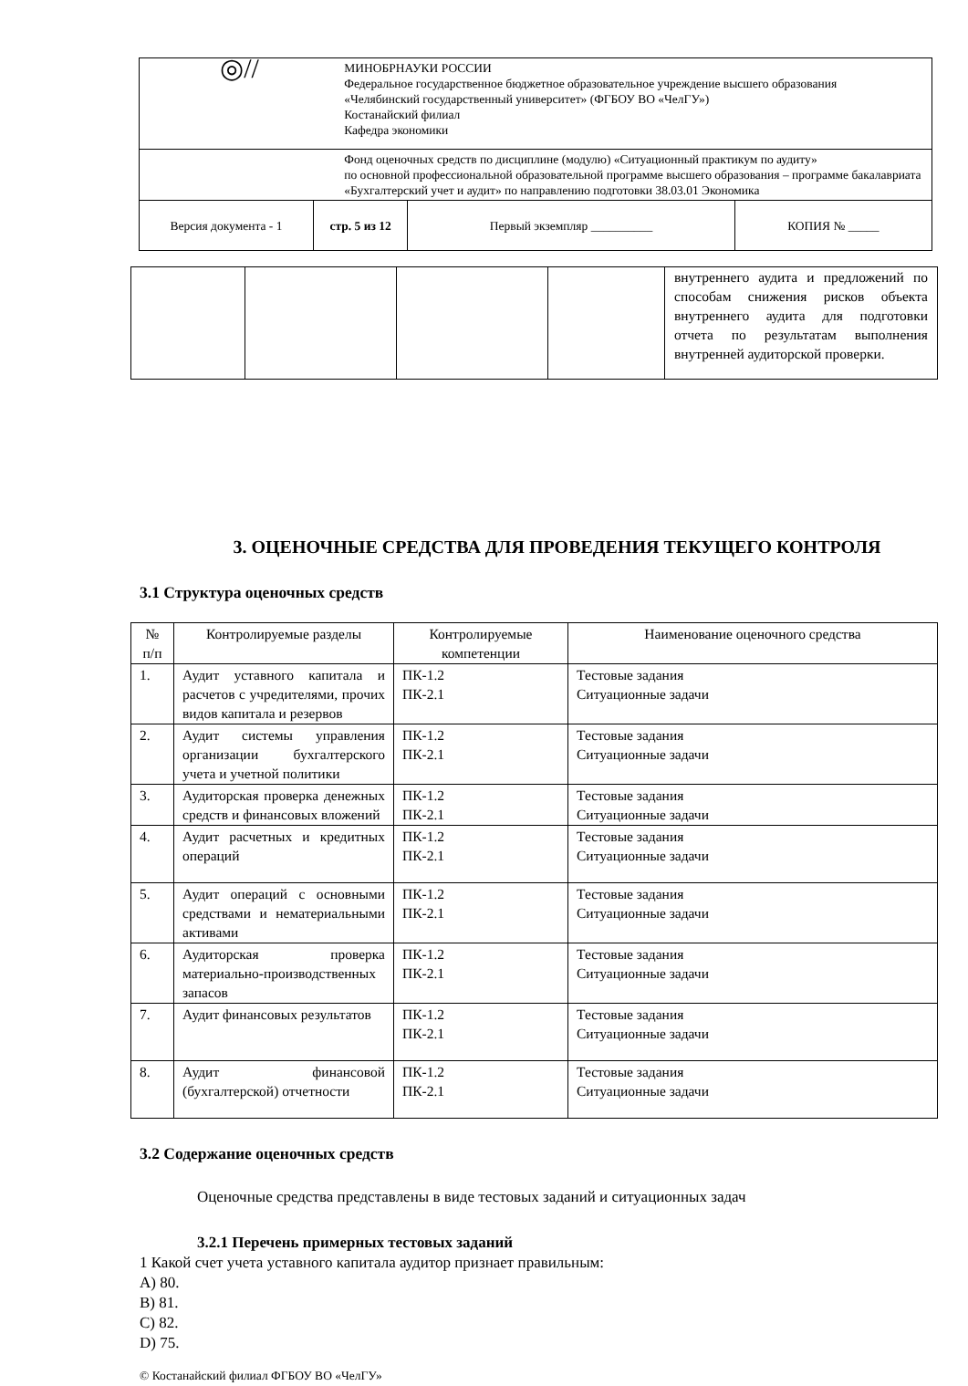| ◎// | | МИНОБРНАУКИ РОССИИ Федеральное государственное бюджетное образовательное учреждение высшего образования «Челябинский государственный университет» (ФГБОУ ВО «ЧелГУ») Костанайский филиал Кафедра экономики | | |
| | | Фонд оценочных средств по дисциплине (модулю) «Ситуационный практикум по аудиту» по основной профессиональной образовательной программе высшего образования – программе бакалавриата «Бухгалтерский учет и аудит» по направлению подготовки 38.03.01 Экономика | | |
| Версия документа - 1 | стр. 5 из 12 | | Первый экземпляр __________ | КОПИЯ № _____ |
| | | | | внутреннего аудита и предложений по способам снижения рисков объекта внутреннего аудита для подготовки отчета по результатам выполнения внутренней аудиторской проверки. |
3. ОЦЕНОЧНЫЕ СРЕДСТВА ДЛЯ ПРОВЕДЕНИЯ ТЕКУЩЕГО КОНТРОЛЯ
3.1 Структура оценочных средств
| № п/п | Контролируемые разделы | Контролируемые компетенции | Наименование оценочного средства |
| --- | --- | --- | --- |
| 1. | Аудит уставного капитала и расчетов с учредителями, прочих видов капитала и резервов | ПК-1.2 ПК-2.1 | Тестовые задания Ситуационные задачи |
| 2. | Аудит системы управления организации бухгалтерского учета и учетной политики | ПК-1.2 ПК-2.1 | Тестовые задания Ситуационные задачи |
| 3. | Аудиторская проверка денежных средств и финансовых вложений | ПК-1.2 ПК-2.1 | Тестовые задания Ситуационные задачи |
| 4. | Аудит расчетных и кредитных операций | ПК-1.2 ПК-2.1 | Тестовые задания Ситуационные задачи |
| 5. | Аудит операций с основными средствами и нематериальными активами | ПК-1.2 ПК-2.1 | Тестовые задания Ситуационные задачи |
| 6. | Аудиторская проверка материально-производственных запасов | ПК-1.2 ПК-2.1 | Тестовые задания Ситуационные задачи |
| 7. | Аудит финансовых результатов | ПК-1.2 ПК-2.1 | Тестовые задания Ситуационные задачи |
| 8. | Аудит финансовой (бухгалтерской) отчетности | ПК-1.2 ПК-2.1 | Тестовые задания Ситуационные задачи |
3.2 Содержание оценочных средств
Оценочные средства представлены в виде тестовых заданий и ситуационных задач
3.2.1 Перечень примерных тестовых заданий
1 Какой счет учета уставного капитала аудитор признает правильным:
А) 80.
В) 81.
С) 82.
D) 75.
© Костанайский филиал ФГБОУ ВО «ЧелГУ»